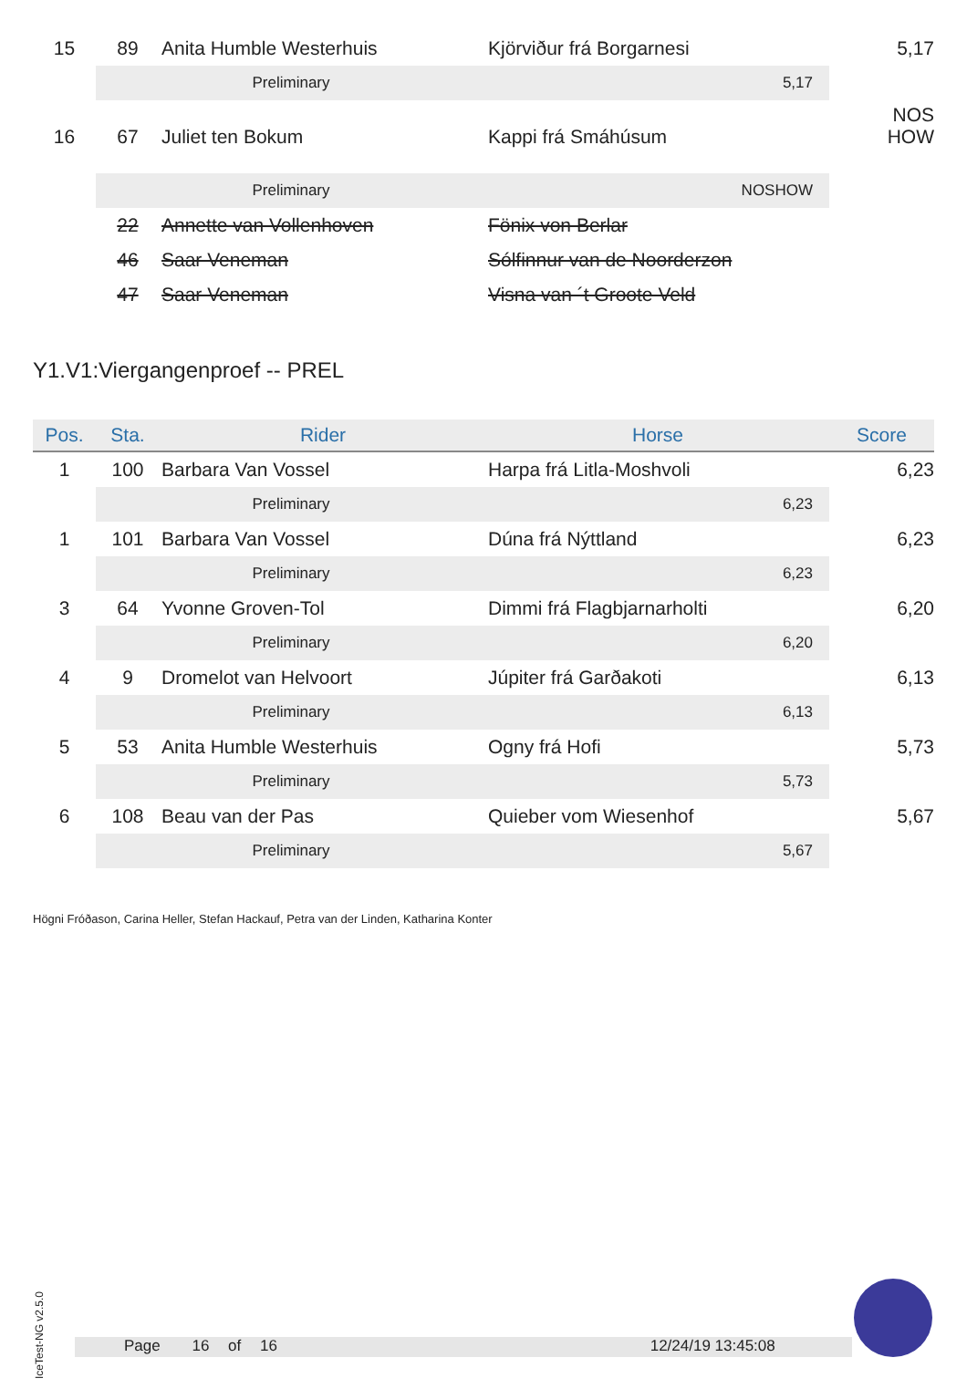| 15 | 89 | Anita Humble Westerhuis | Kjörviður frá Borgarnesi | 5,17 |
| | Preliminary | | 5,17 | |
| 16 | 67 | Juliet ten Bokum | Kappi frá Smáhúsum | NOS HOW |
| | Preliminary | | NOSHOW | |
| | 22 | Annette van Vollenhoven | Fönix von Berlar | |
| | 46 | Saar Veneman | Sólfinnur van de Noorderzon | |
| | 47 | Saar Veneman | Visna van ´t Groote Veld | |
Y1.V1:Viergangenproef -- PREL
| Pos. | Sta. | Rider | Horse | Score |
| --- | --- | --- | --- | --- |
| 1 | 100 | Barbara Van Vossel | Harpa frá Litla-Moshvoli | 6,23 |
| | Preliminary | | 6,23 | |
| 1 | 101 | Barbara Van Vossel | Dúna frá Nýttland | 6,23 |
| | Preliminary | | 6,23 | |
| 3 | 64 | Yvonne Groven-Tol | Dimmi frá Flagbjarnarholti | 6,20 |
| | Preliminary | | 6,20 | |
| 4 | 9 | Dromelot van Helvoort | Júpiter frá Garðakoti | 6,13 |
| | Preliminary | | 6,13 | |
| 5 | 53 | Anita Humble Westerhuis | Ogny frá Hofi | 5,73 |
| | Preliminary | | 5,73 | |
| 6 | 108 | Beau van der Pas | Quieber vom Wiesenhof | 5,67 |
| | Preliminary | | 5,67 | |
Högni Fróðason, Carina Heller, Stefan Hackauf, Petra van der Linden, Katharina Konter
IceTest-NG v2.5.0
Page 16 of 16 12/24/19 13:45:08